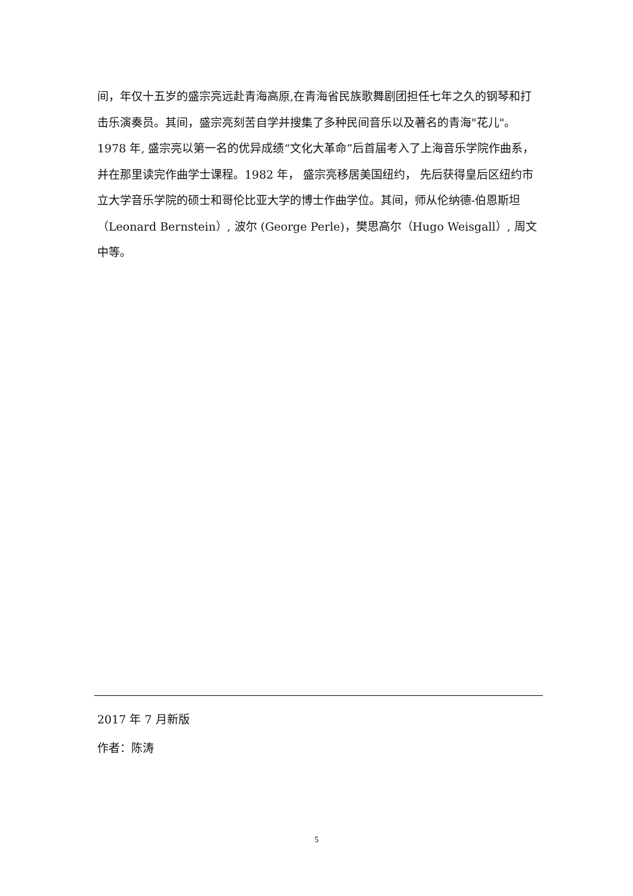间，年仅十五岁的盛宗亮远赴青海高原,在青海省民族歌舞剧团担任七年之久的钢琴和打击乐演奏员。其间，盛宗亮刻苦自学并搜集了多种民间音乐以及著名的青海"花儿"。 1978 年, 盛宗亮以第一名的优异成绩“文化大革命”后首届考入了上海音乐学院作曲系， 并在那里读完作曲学士课程。1982 年， 盛宗亮移居美国纽约， 先后获得皇后区纽约市立大学音乐学院的硕士和哥伦比亚大学的博士作曲学位。其间，师从伦纳德-伯恩斯坦（Leonard Bernstein）, 波尔 (George Perle)，樊思高尔（Hugo Weisgall）, 周文中等。
2017 年 7 月新版
作者：陈涛
5